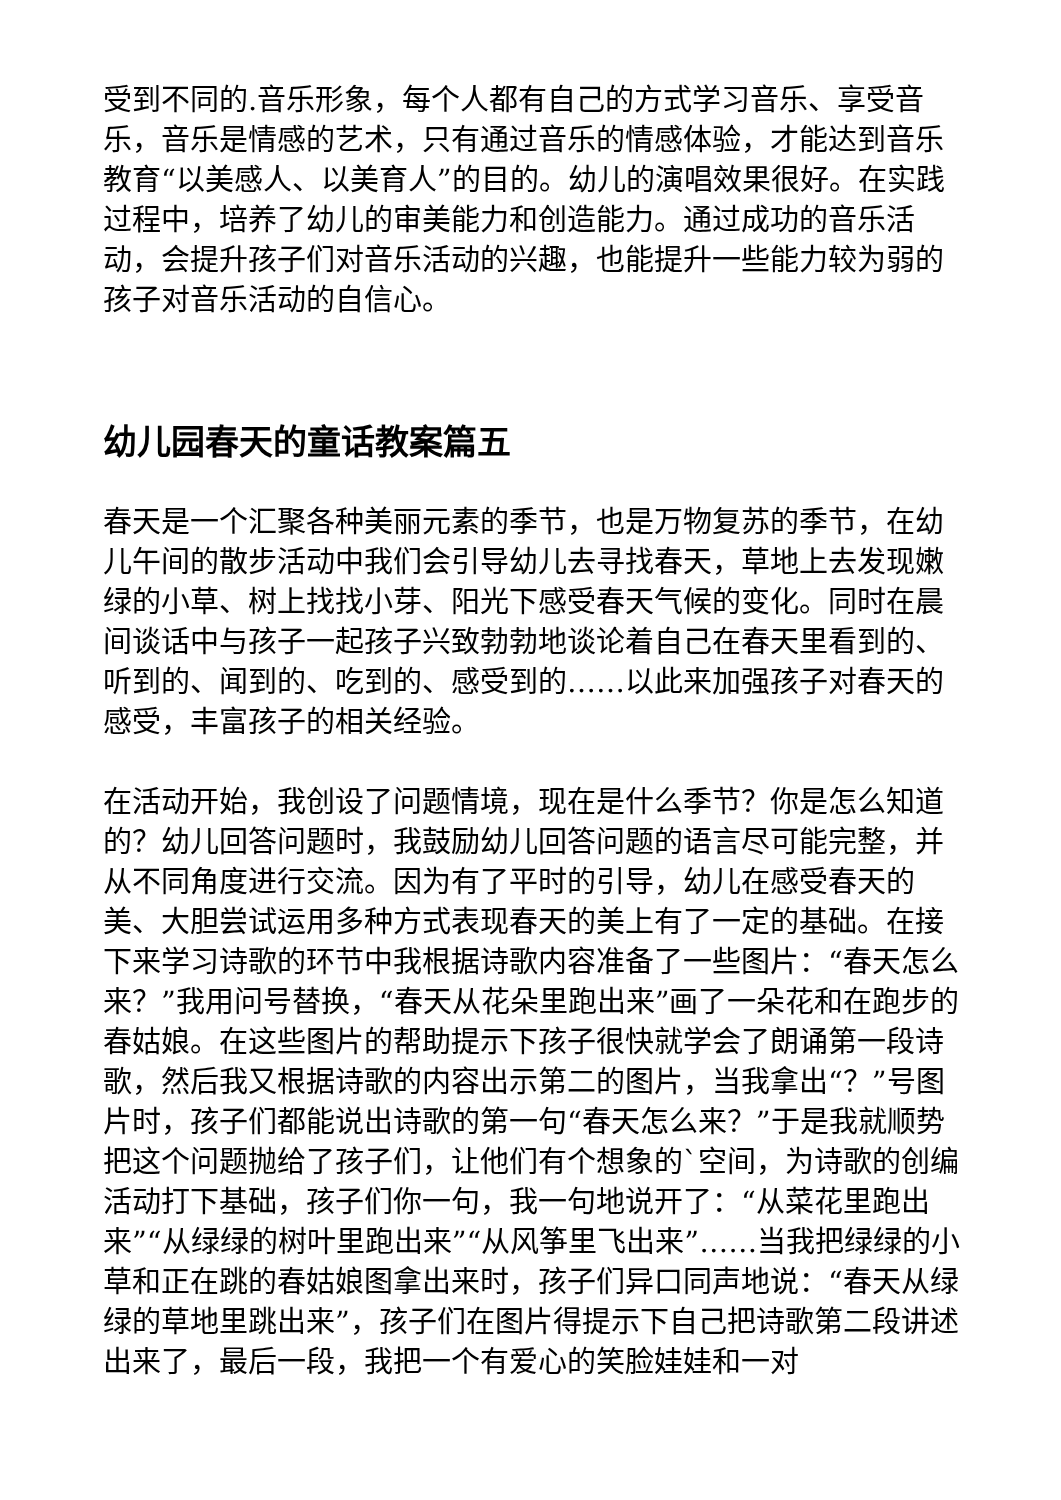受到不同的.音乐形象，每个人都有自己的方式学习音乐、享受音乐，音乐是情感的艺术，只有通过音乐的情感体验，才能达到音乐教育“以美感人、以美育人”的目的。幼儿的演唱效果很好。在实践过程中，培养了幼儿的审美能力和创造能力。通过成功的音乐活动，会提升孩子们对音乐活动的兴趣，也能提升一些能力较为弱的孩子对音乐活动的自信心。
幼儿园春天的童话教案篇五
春天是一个汇聚各种美丽元素的季节，也是万物复苏的季节，在幼儿午间的散步活动中我们会引导幼儿去寻找春天，草地上去发现嫩绿的小草、树上找找小芽、阳光下感受春天气候的变化。同时在晨间谈话中与孩子一起孩子兴致勃勃地谈论着自己在春天里看到的、听到的、闻到的、吃到的、感受到的……以此来加强孩子对春天的感受，丰富孩子的相关经验。
在活动开始，我创设了问题情境，现在是什么季节？你是怎么知道的？幼儿回答问题时，我鼓励幼儿回答问题的语言尽可能完整，并从不同角度进行交流。因为有了平时的引导，幼儿在感受春天的美、大胆尝试运用多种方式表现春天的美上有了一定的基础。在接下来学习诗歌的环节中我根据诗歌内容准备了一些图片：“春天怎么来？”我用问号替换，“春天从花朵里跑出来”画了一朵花和在跑步的春姑娘。在这些图片的帮助提示下孩子很快就学会了朗诵第一段诗歌，然后我又根据诗歌的内容出示第二的图片，当我拿出“？”号图片时，孩子们都能说出诗歌的第一句“春天怎么来？”于是我就顺势把这个问题抛给了孩子们，让他们有个想象的`空间，为诗歌的创编活动打下基础，孩子们你一句，我一句地说开了：“从菜花里跑出来”“从绿绿的树叶里跑出来”“从风筝里飞出来”……当我把绿绿的小草和正在跳的春姑娘图拿出来时，孩子们异口同声地说：“春天从绿绿的草地里跳出来”，孩子们在图片得提示下自己把诗歌第二段讲述出来了，最后一段，我把一个有爱心的笑脸娃娃和一对